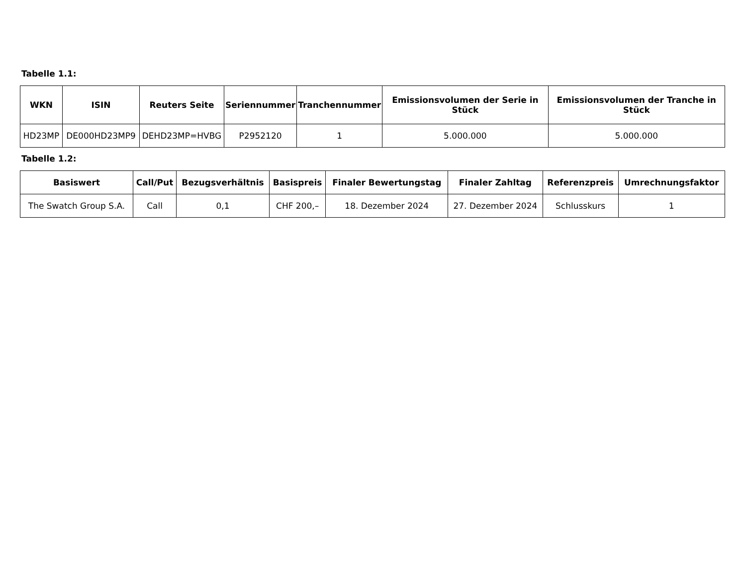Tabelle 1.1:
| WKN | ISIN | Reuters Seite | Seriennummer | Tranchennummer | Emissionsvolumen der Serie in Stück | Emissionsvolumen der Tranche in Stück |
| --- | --- | --- | --- | --- | --- | --- |
| HD23MP | DE000HD23MP9 | DEHD23MP=HVBG | P2952120 | 1 | 5.000.000 | 5.000.000 |
Tabelle 1.2:
| Basiswert | Call/Put | Bezugsverhältnis | Basispreis | Finaler Bewertungstag | Finaler Zahltag | Referenzpreis | Umrechnungsfaktor |
| --- | --- | --- | --- | --- | --- | --- | --- |
| The Swatch Group S.A. | Call | 0,1 | CHF 200,– | 18. Dezember 2024 | 27. Dezember 2024 | Schlusskurs | 1 |